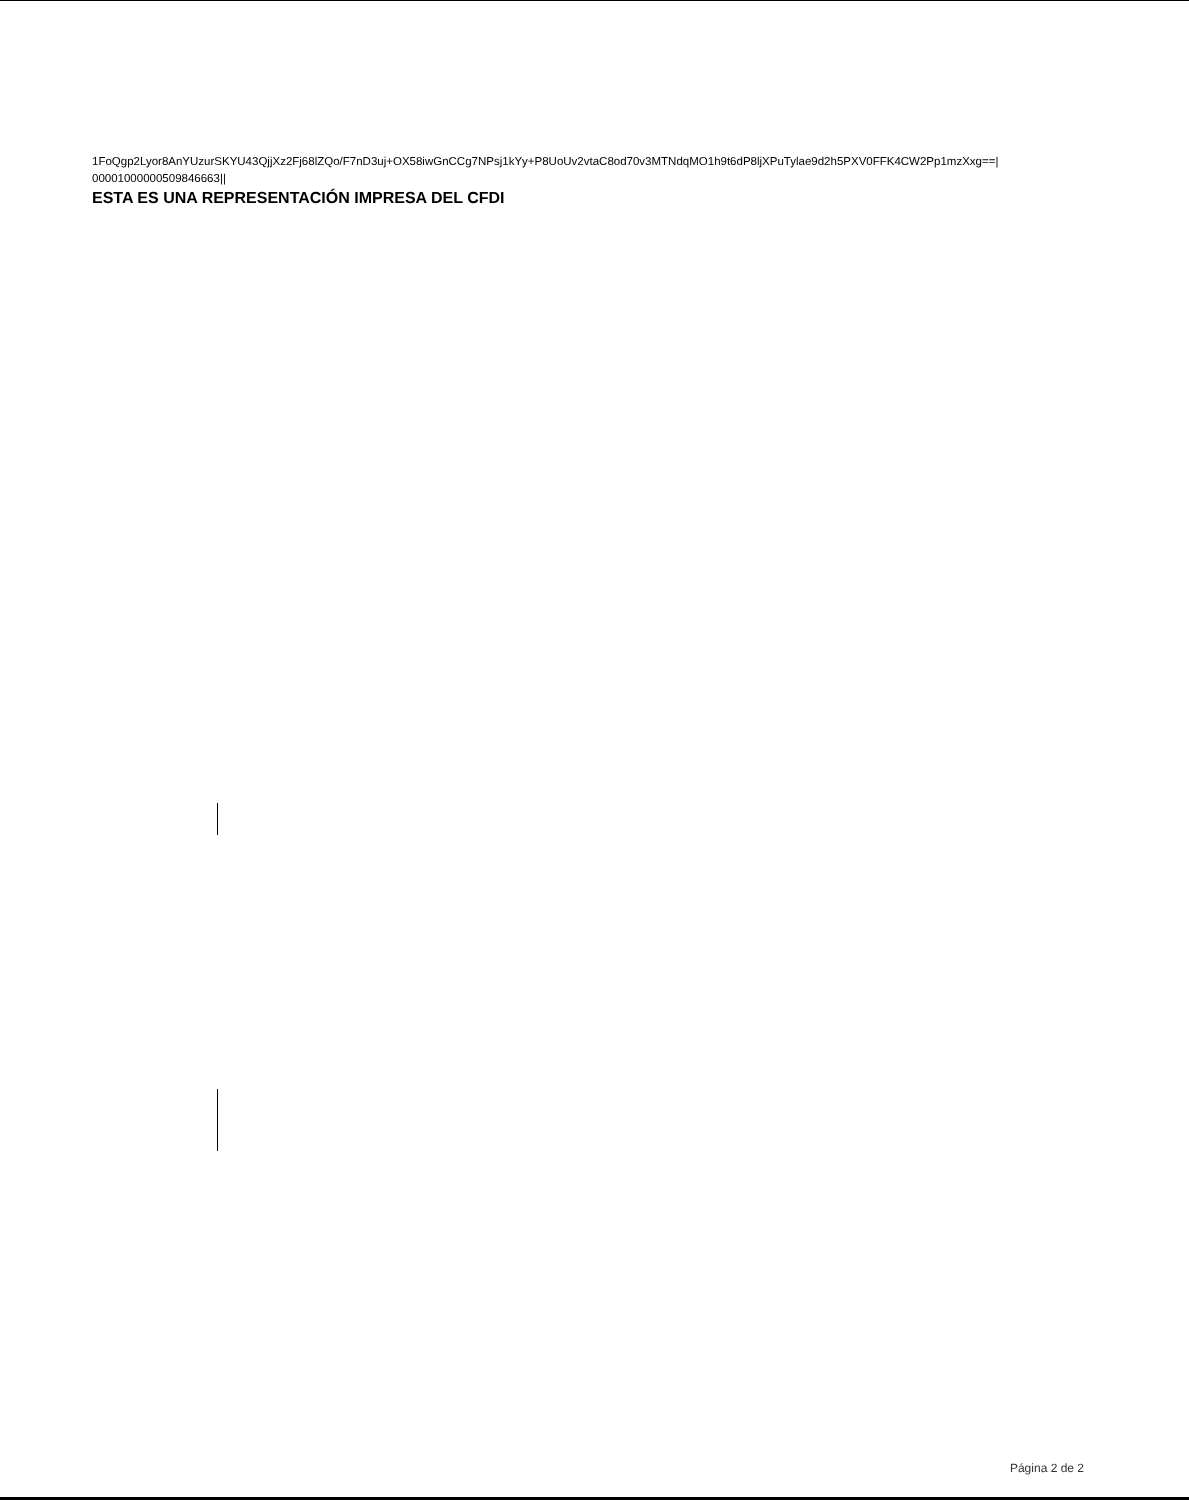1FoQgp2Lyor8AnYUzurSKYU43QjjXz2Fj68lZQo/F7nD3uj+OX58iwGnCCg7NPsj1kYy+P8UoUv2vtaC8od70v3MTNdqMO1h9t6dP8ljXPuTylae9d2h5PXV0FFK4CW2Pp1mzXxg==|
0000100000050984666​3||
ESTA ES UNA REPRESENTACIÓN IMPRESA DEL CFDI
Página 2 de 2